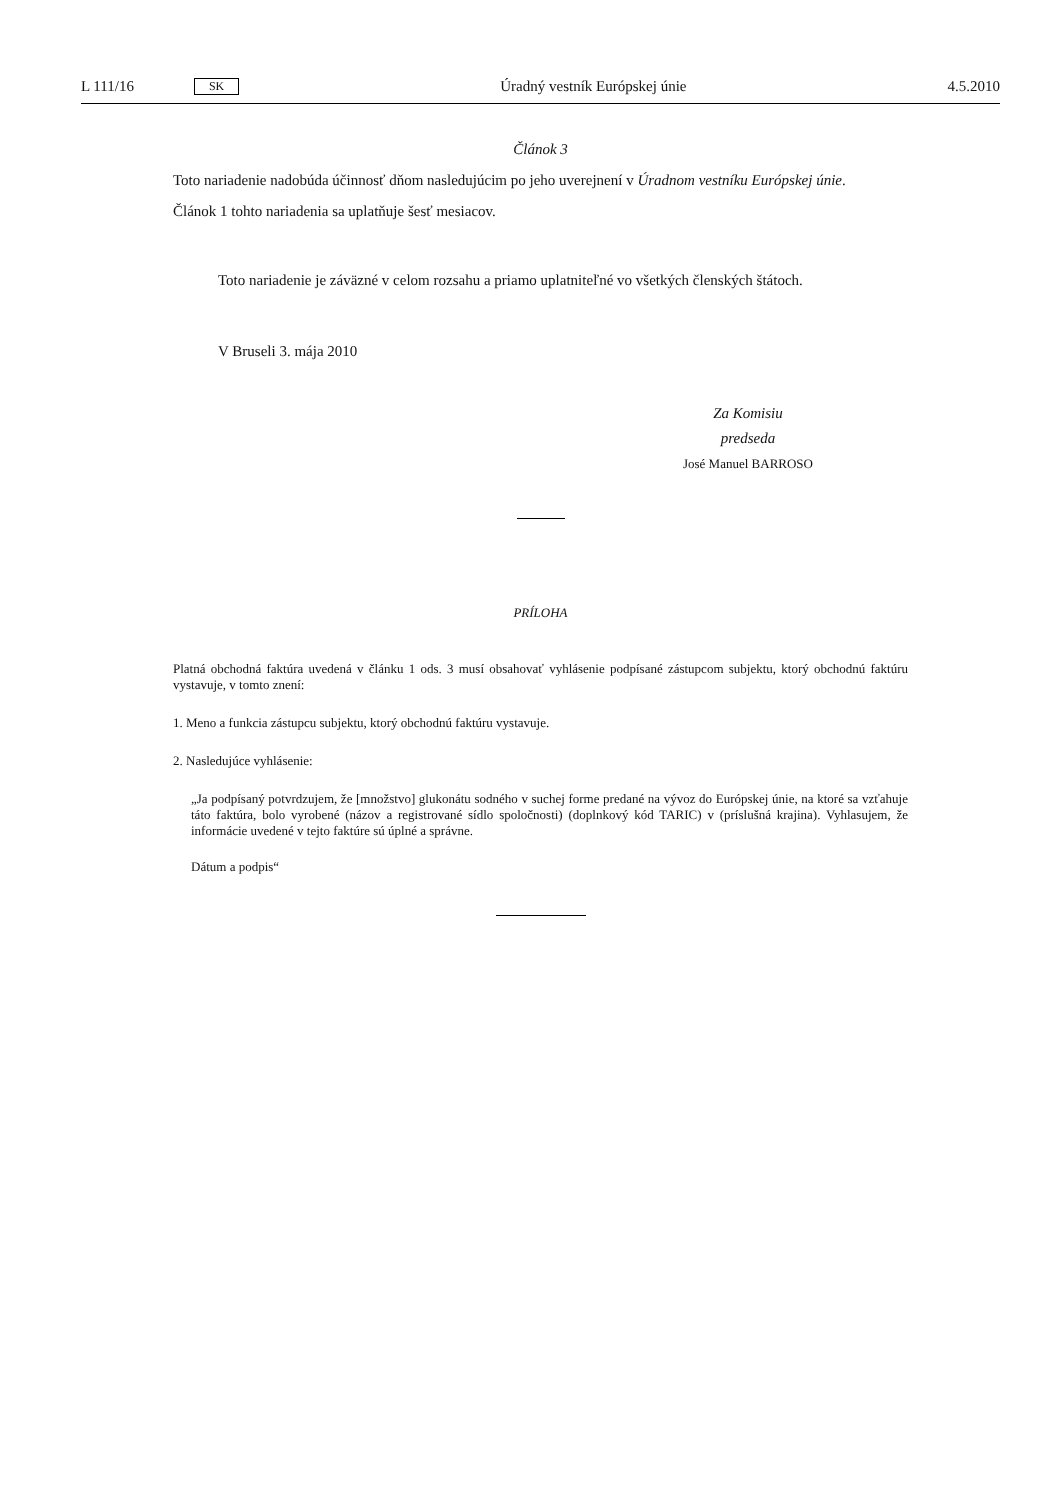L 111/16 SK Úradný vestník Európskej únie 4.5.2010
Článok 3
Toto nariadenie nadobúda účinnosť dňom nasledujúcim po jeho uverejnení v Úradnom vestníku Európskej únie.
Článok 1 tohto nariadenia sa uplatňuje šesť mesiacov.
Toto nariadenie je záväzné v celom rozsahu a priamo uplatniteľné vo všetkých členských štátoch.
V Bruseli 3. mája 2010
Za Komisiu
predseda
José Manuel BARROSO
PRÍLOHA
Platná obchodná faktúra uvedená v článku 1 ods. 3 musí obsahovať vyhlásenie podpísané zástupcom subjektu, ktorý obchodnú faktúru vystavuje, v tomto znení:
1. Meno a funkcia zástupcu subjektu, ktorý obchodnú faktúru vystavuje.
2. Nasledujúce vyhlásenie:
„Ja podpísaný potvrdzujem, že [množstvo] glukonátu sodného v suchej forme predané na vývoz do Európskej únie, na ktoré sa vzťahuje táto faktúra, bolo vyrobené (názov a registrované sídlo spoločnosti) (doplnkový kód TARIC) v (príslušná krajina). Vyhlasujem, že informácie uvedené v tejto faktúre sú úplné a správne.
Dátum a podpis“